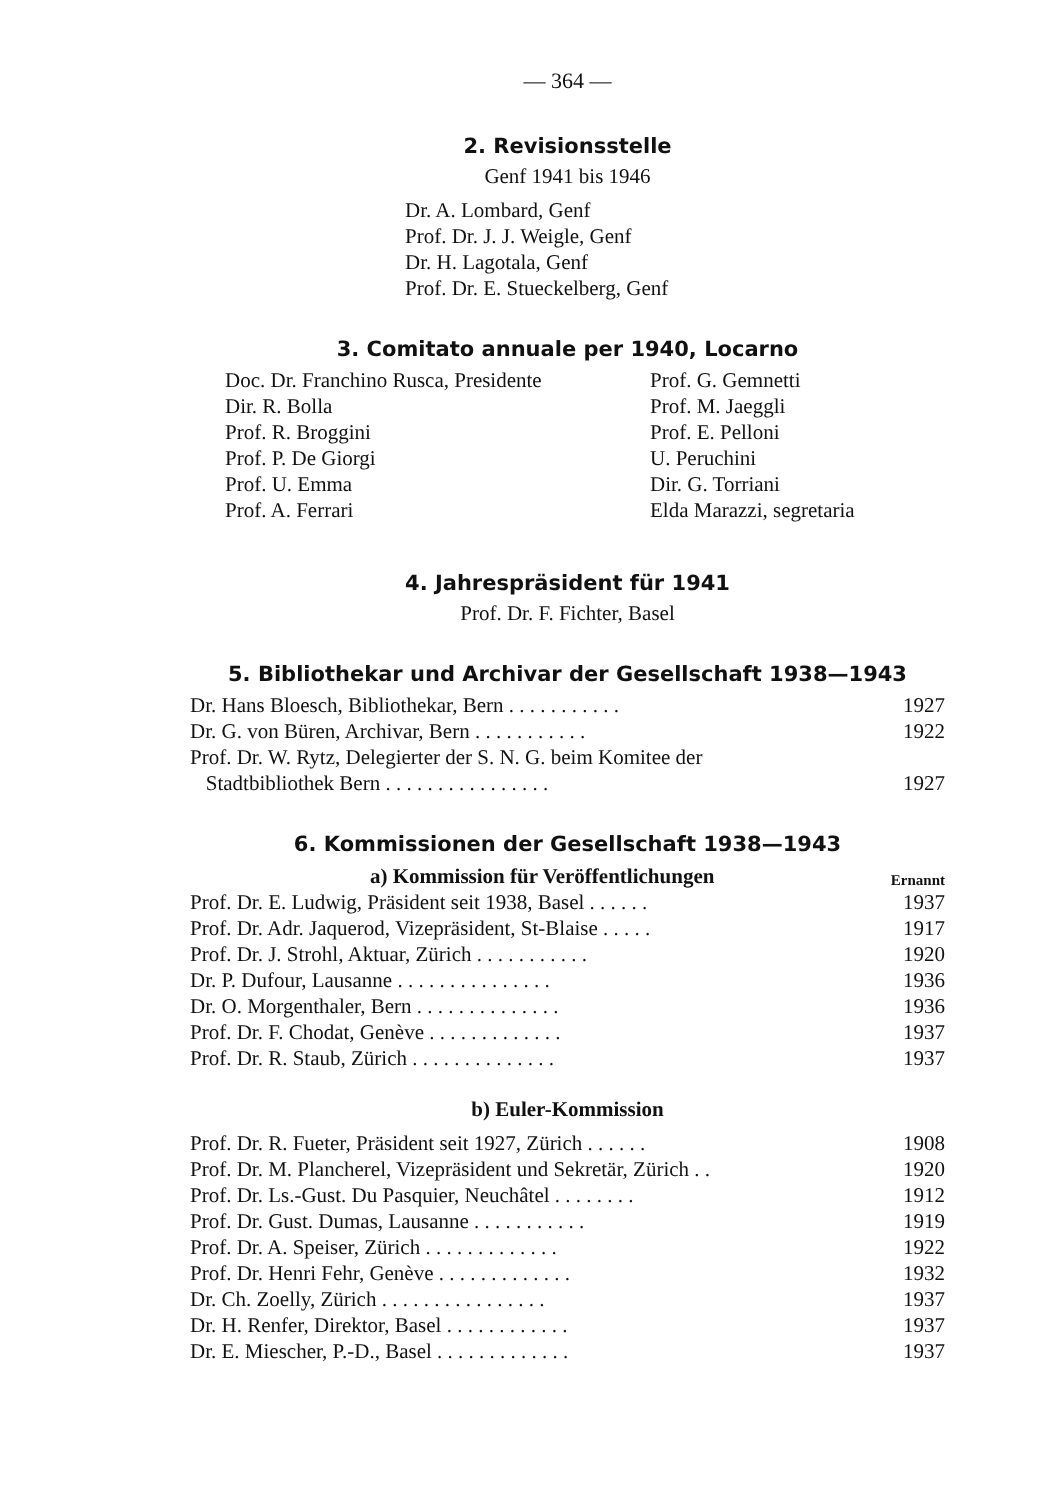— 364 —
2. Revisionsstelle
Genf 1941 bis 1946
Dr. A. Lombard, Genf
Prof. Dr. J. J. Weigle, Genf
Dr. H. Lagotala, Genf
Prof. Dr. E. Stueckelberg, Genf
3. Comitato annuale per 1940, Locarno
Doc. Dr. Franchino Rusca, Presidente
Dir. R. Bolla
Prof. R. Broggini
Prof. P. De Giorgi
Prof. U. Emma
Prof. A. Ferrari
Prof. G. Gemnetti
Prof. M. Jaeggli
Prof. E. Pelloni
U. Peruchini
Dir. G. Torriani
Elda Marazzi, segretaria
4. Jahrespräsident für 1941
Prof. Dr. F. Fichter, Basel
5. Bibliothekar und Archivar der Gesellschaft 1938—1943
Dr. Hans Bloesch, Bibliothekar, Bern . . . . . . . . . . . 1927
Dr. G. von Büren, Archivar, Bern . . . . . . . . . . . 1922
Prof. Dr. W. Rytz, Delegierter der S. N. G. beim Komitee der
Stadtbibliothek Bern . . . . . . . . . . . . . . . . 1927
6. Kommissionen der Gesellschaft 1938—1943
a) Kommission für Veröffentlichungen Ernannt
Prof. Dr. E. Ludwig, Präsident seit 1938, Basel . . . . . . 1937
Prof. Dr. Adr. Jaquerod, Vizepräsident, St-Blaise . . . . . 1917
Prof. Dr. J. Strohl, Aktuar, Zürich . . . . . . . . . . . 1920
Dr. P. Dufour, Lausanne . . . . . . . . . . . . . . . 1936
Dr. O. Morgenthaler, Bern . . . . . . . . . . . . . . 1936
Prof. Dr. F. Chodat, Genève . . . . . . . . . . . . . 1937
Prof. Dr. R. Staub, Zürich . . . . . . . . . . . . . . 1937
b) Euler-Kommission
Prof. Dr. R. Fueter, Präsident seit 1927, Zürich . . . . . . 1908
Prof. Dr. M. Plancherel, Vizepräsident und Sekretär, Zürich . . 1920
Prof. Dr. Ls.-Gust. Du Pasquier, Neuchâtel . . . . . . . . 1912
Prof. Dr. Gust. Dumas, Lausanne . . . . . . . . . . . 1919
Prof. Dr. A. Speiser, Zürich . . . . . . . . . . . . . 1922
Prof. Dr. Henri Fehr, Genève . . . . . . . . . . . . . 1932
Dr. Ch. Zoelly, Zürich . . . . . . . . . . . . . . . . 1937
Dr. H. Renfer, Direktor, Basel . . . . . . . . . . . . 1937
Dr. E. Miescher, P.-D., Basel . . . . . . . . . . . . . 1937